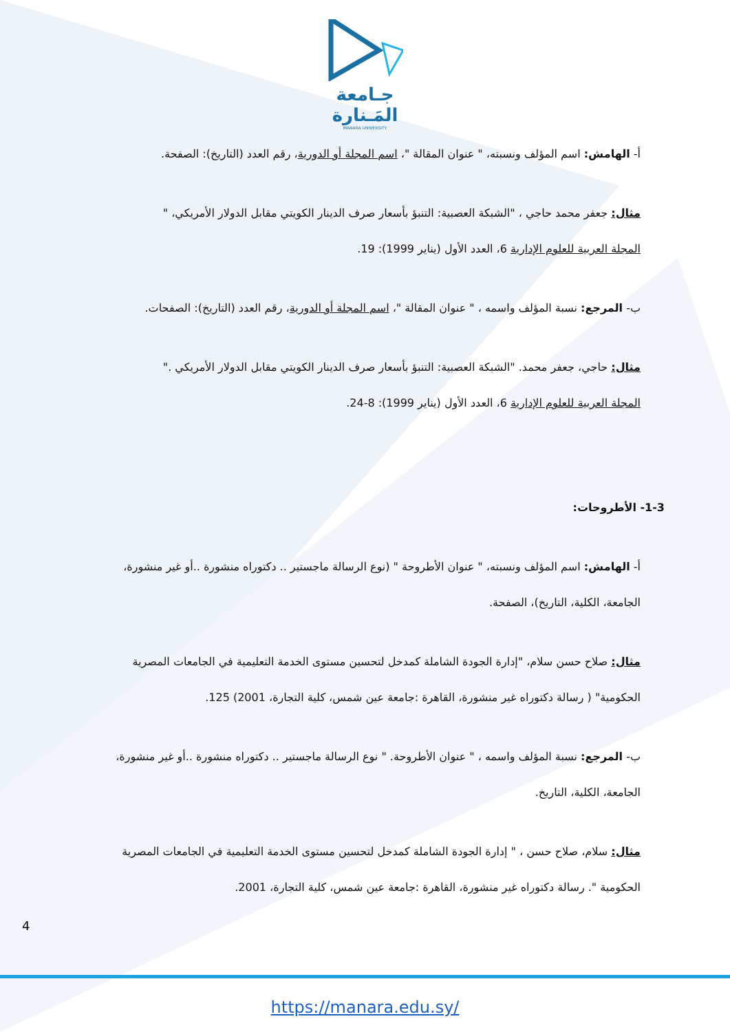جـامعة
المَـنارة
MANARA UNIVERSITY
أ- الهامش: اسم المؤلف ونسبته، " عنوان المقالة "، اسم المجلة أو الدورية، رقم العدد (التاريخ): الصفحة.
مثال: جعفر محمد حاجي ، "الشبكة العصبية: التنبؤ بأسعار صرف الدينار الكويتي مقابل الدولار الأمريكي، "
المجلة العربية للعلوم الإدارية 6، العدد الأول (يناير 1999): 19.
ب- المرجع: نسبة المؤلف واسمه ، " عنوان المقالة "، اسم المجلة أو الدورية، رقم العدد (التاريخ): الصفحات.
مثال: حاجي، جعفر محمد. "الشبكة العصبية: التنبؤ بأسعار صرف الدينار الكويتي مقابل الدولار الأمريكي ."
المجلة العربية للعلوم الإدارية 6، العدد الأول (يناير 1999): 8-24.
1-3- الأطروحات:
أ- الهامش: اسم المؤلف ونسبته، " عنوان الأطروحة " (نوع الرسالة ماجستير .. دكتوراه منشورة ..أو غير منشورة، الجامعة، الكلية، التاريخ)، الصفحة.
مثال: صلاح حسن سلام، "إدارة الجودة الشاملة كمدخل لتحسين مستوى الخدمة التعليمية في الجامعات المصرية الحكومية" ( رسالة دكتوراه غير منشورة، القاهرة :جامعة عين شمس، كلية التجارة، 2001) 125.
ب- المرجع: نسبة المؤلف واسمه ، " عنوان الأطروحة. " نوع الرسالة ماجستير .. دكتوراه منشورة ..أو غير منشورة، الجامعة، الكلية، التاريخ.
مثال: سلام، صلاح حسن ، " إدارة الجودة الشاملة كمدخل لتحسين مستوى الخدمة التعليمية في الجامعات المصرية الحكومية ". رسالة دكتوراه غير منشورة، القاهرة :جامعة عين شمس، كلية التجارة، 2001.
4
https://manara.edu.sy/